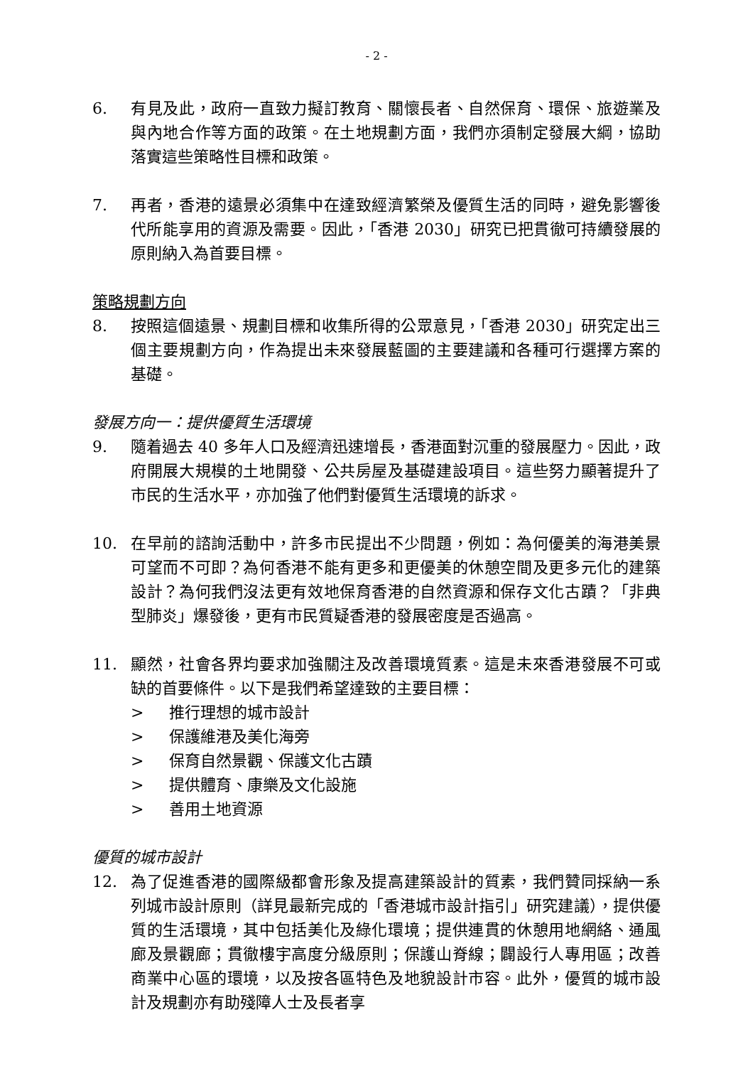- 2 -
6. 有見及此，政府一直致力擬訂教育、關懷長者、自然保育、環保、旅遊業及與內地合作等方面的政策。在土地規劃方面，我們亦須制定發展大綱，協助落實這些策略性目標和政策。
7. 再者，香港的遠景必須集中在達致經濟繁榮及優質生活的同時，避免影響後代所能享用的資源及需要。因此，「香港 2030」研究已把貫徹可持續發展的原則納入為首要目標。
策略規劃方向
8. 按照這個遠景、規劃目標和收集所得的公眾意見，「香港 2030」研究定出三個主要規劃方向，作為提出未來發展藍圖的主要建議和各種可行選擇方案的基礎。
發展方向一：提供優質生活環境
9. 隨着過去 40 多年人口及經濟迅速增長，香港面對沉重的發展壓力。因此，政府開展大規模的土地開發、公共房屋及基礎建設項目。這些努力顯著提升了市民的生活水平，亦加強了他們對優質生活環境的訴求。
10. 在早前的諮詢活動中，許多市民提出不少問題，例如：為何優美的海港美景可望而不可即？為何香港不能有更多和更優美的休憩空間及更多元化的建築設計？為何我們沒法更有效地保育香港的自然資源和保存文化古蹟？「非典型肺炎」爆發後，更有市民質疑香港的發展密度是否過高。
11. 顯然，社會各界均要求加強關注及改善環境質素。這是未來香港發展不可或缺的首要條件。以下是我們希望達致的主要目標：
> 推行理想的城市設計
> 保護維港及美化海旁
> 保育自然景觀、保護文化古蹟
> 提供體育、康樂及文化設施
> 善用土地資源
優質的城市設計
12. 為了促進香港的國際級都會形象及提高建築設計的質素，我們贊同採納一系列城市設計原則（詳見最新完成的「香港城市設計指引」研究建議），提供優質的生活環境，其中包括美化及綠化環境；提供連貫的休憩用地網絡、通風廊及景觀廊；貫徹樓宇高度分級原則；保護山脊線；闢設行人專用區；改善商業中心區的環境，以及按各區特色及地貌設計市容。此外，優質的城市設計及規劃亦有助殘障人士及長者享